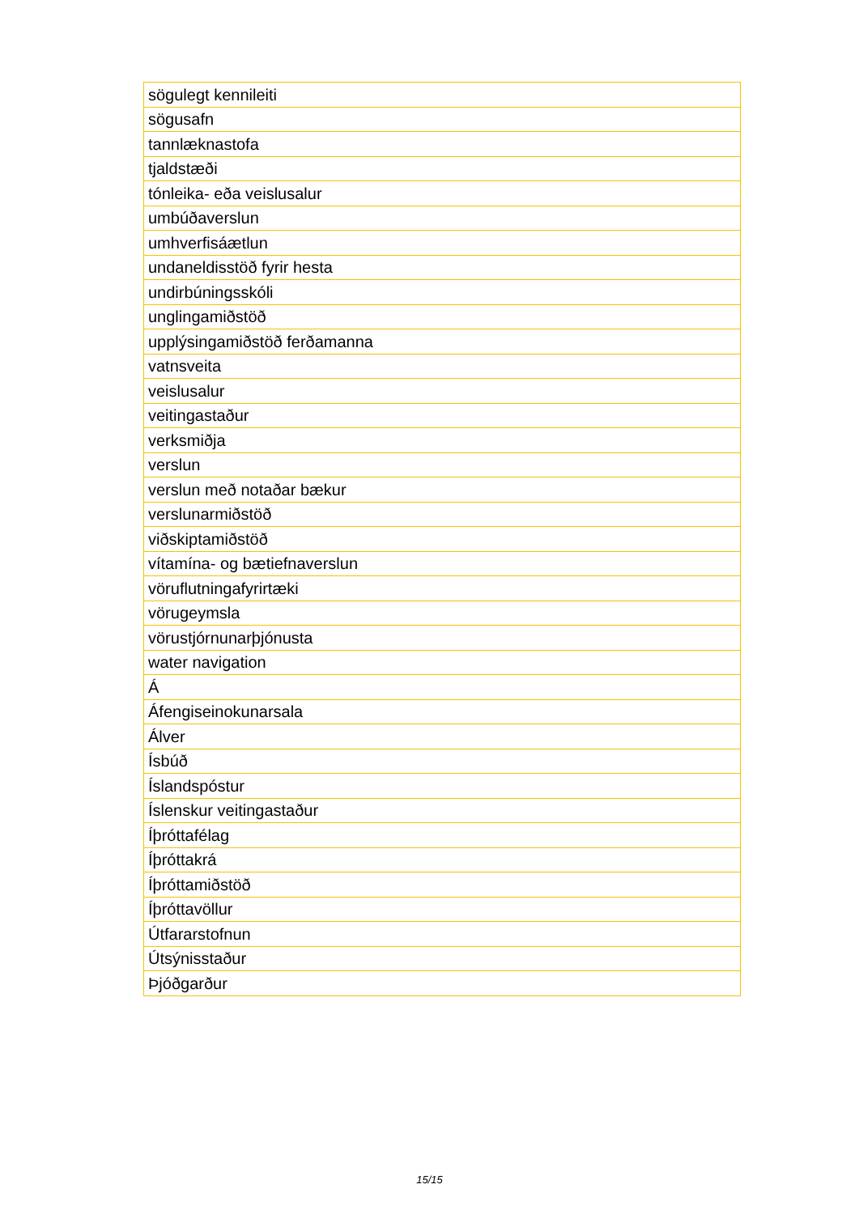| sögulegt kennileiti |
| sögusafn |
| tannlæknastofa |
| tjaldstæði |
| tónleika- eða veislusalur |
| umbúðaverslun |
| umhverfisáætlun |
| undaneldisstöð fyrir hesta |
| undirbúningsskóli |
| unglingamiðstöð |
| upplýsingamiðstöð ferðamanna |
| vatnsveita |
| veislusalur |
| veitingastaður |
| verksmiðja |
| verslun |
| verslun með notaðar bækur |
| verslunarmiðstöð |
| viðskiptamiðstöð |
| vítamína- og bætiefnaverslun |
| vöruflutningafyrirtæki |
| vörugeymsla |
| vörustjórnunarþjónusta |
| water navigation |
| Á |
| Áfengiseinokunarsala |
| Álver |
| Ísbúð |
| Íslandspóstur |
| Íslenskur veitingastaður |
| Íþróttafélag |
| Íþróttakrá |
| Íþróttamiðstöð |
| Íþróttavöllur |
| Útfararstofnun |
| Útsýnisstaður |
| Þjóðgarður |
15/15